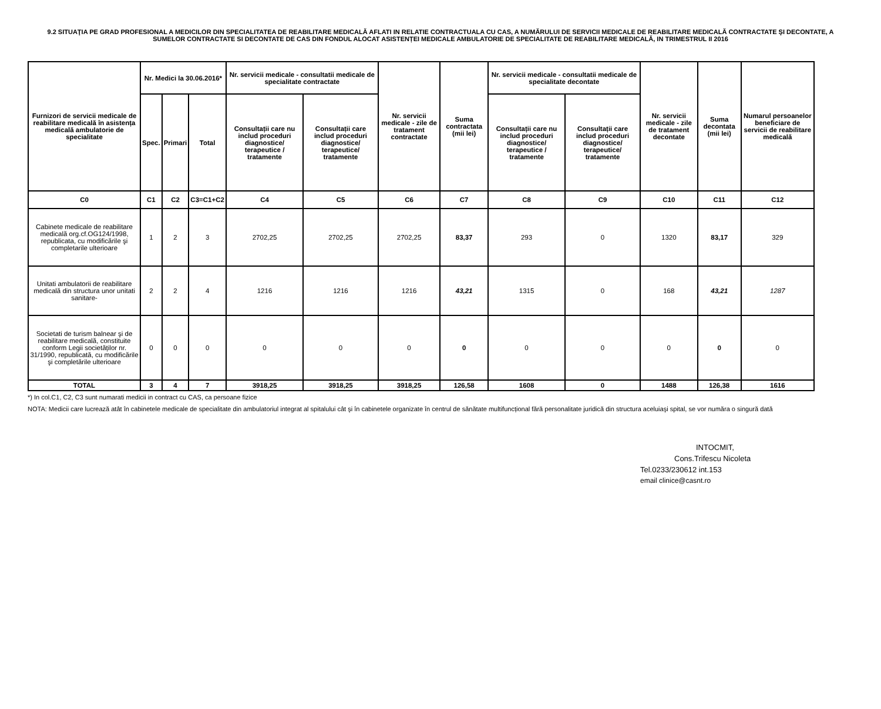9.2 SITUAŢIA PE GRAD PROFESIONAL A MEDICILOR DIN SPECIALITATEA DE REABILITARE MEDICALĂ AFLATI IN RELATIE CONTRACTUALA CU CAS, A NUMĂRULUI DE SERVICII MEDICALE DE REABILITARE MEDICALĂ CONTRACTATE ŞI DECONTATE, A SUMELOR CONTRACTATE SI DECONTATE DE CAS DIN FONDUL ALOCAT ASISTENȚEI MEDICALE AMBULATORIE DE SPECIALITATE DE REABILITARE MEDICALĂ, IN TRIMESTRUL II 2016
| Furnizori de servicii medicale de reabilitare medicală în asistența medicală ambulatorie de specialitate | Nr. Medici la 30.06.2016* | | | Nr. servicii medicale - consultatii medicale de specialitate contractate | | Nr. servicii medicale - zile de tratament contractate | Suma contractata (mii lei) | Nr. servicii medicale - consultatii medicale de specialitate decontate | | Nr. servicii medicale - zile de tratament decontate | Suma decontata (mii lei) | Numarul persoanelor beneficiare de servicii de reabilitare medicală |
| --- | --- | --- | --- | --- | --- | --- | --- | --- | --- | --- | --- | --- |
| | Spec. | Primari | Total | Consultații care nu includ proceduri diagnostice/ terapeutice / tratamente | Consultații care includ proceduri diagnostice/ terapeutice/ tratamente | | | Consultații care nu includ proceduri diagnostice/ terapeutice / tratamente | Consultații care includ proceduri diagnostice/ terapeutice/ tratamente | | | |
| C0 | C1 | C2 | C3=C1+C2 | C4 | C5 | C6 | C7 | C8 | C9 | C10 | C11 | C12 |
| Cabinete medicale de reabilitare medicală org.cf.OG124/1998, republicata, cu modificările şi completarile ulterioare | 1 | 2 | 3 | 2702,25 | 2702,25 | 2702,25 | 83,37 | 293 | 0 | 1320 | 83,17 | 329 |
| Unitati ambulatorii de reabilitare medicală din structura unor unitati sanitare- | 2 | 2 | 4 | 1216 | 1216 | 1216 | 43,21 | 1315 | 0 | 168 | 43,21 | 1287 |
| Societati de turism balnear şi de reabilitare medicală, constituite conform Legii societăților nr. 31/1990, republicată, cu modificările şi completările ulterioare | 0 | 0 | 0 | 0 | 0 | 0 | 0 | 0 | 0 | 0 | 0 | 0 |
| TOTAL | 3 | 4 | 7 | 3918,25 | 3918,25 | 3918,25 | 126,58 | 1608 | 0 | 1488 | 126,38 | 1616 |
*) In col.C1, C2, C3 sunt numarati medicii in contract cu CAS, ca persoane fizice
NOTA: Medicii care lucrează atât în cabinetele medicale de specialitate din ambulatoriul integrat al spitalului cât şi în cabinetele organizate în centrul de sănătate multifuncțional fără personalitate juridică din structura aceluiaşi spital, se vor număra o singură dată
INTOCMIT,
Cons.Trifescu Nicoleta
Tel.0233/230612 int.153
email clinice@casnt.ro